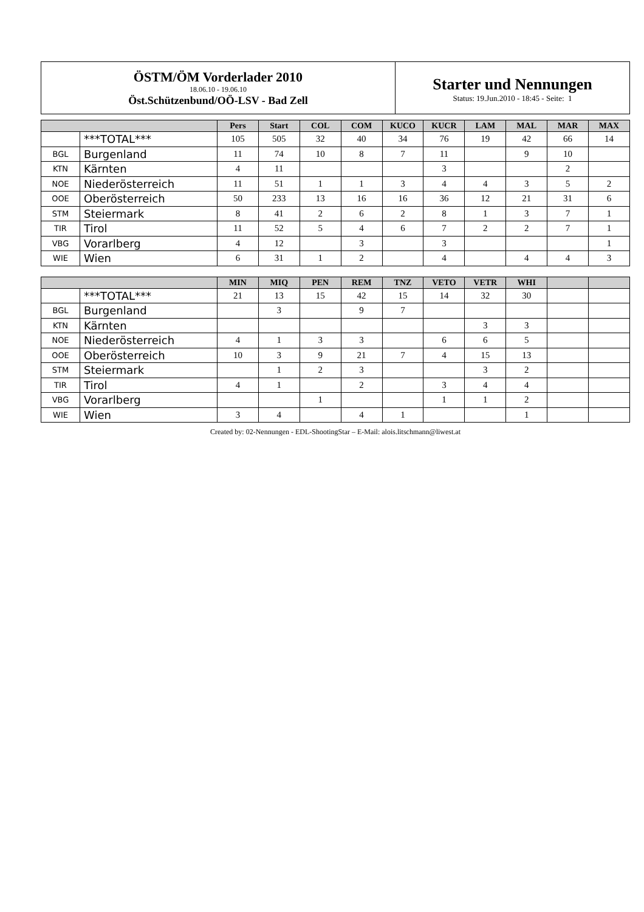ÖSTM/ÖM Vorderlader 2010
18.06.10 - 19.06.10
Öst.Schützenbund/OÖ-LSV - Bad Zell
Starter und Nennungen
Status: 19.Jun.2010 - 18:45 - Seite: 1
| | | Pers | Start | COL | COM | KUCO | KUCR | LAM | MAL | MAR | MAX |
| --- | --- | --- | --- | --- | --- | --- | --- | --- | --- | --- | --- |
| | ***TOTAL*** | 105 | 505 | 32 | 40 | 34 | 76 | 19 | 42 | 66 | 14 |
| BGL | Burgenland | 11 | 74 | 10 | 8 | 7 | 11 | | 9 | 10 | |
| KTN | Kärnten | 4 | 11 | | | | 3 | | | 2 | |
| NOE | Niederösterreich | 11 | 51 | 1 | 1 | 3 | 4 | 4 | 3 | 5 | 2 |
| OOE | Oberösterreich | 50 | 233 | 13 | 16 | 16 | 36 | 12 | 21 | 31 | 6 |
| STM | Steiermark | 8 | 41 | 2 | 6 | 2 | 8 | 1 | 3 | 7 | 1 |
| TIR | Tirol | 11 | 52 | 5 | 4 | 6 | 7 | 2 | 2 | 7 | 1 |
| VBG | Vorarlberg | 4 | 12 | | 3 | | 3 | | | | 1 |
| WIE | Wien | 6 | 31 | 1 | 2 | | 4 | | 4 | 4 | 3 |
| | | MIN | MIQ | PEN | REM | TNZ | VETO | VETR | WHI | | |
| --- | --- | --- | --- | --- | --- | --- | --- | --- | --- | --- | --- |
| | ***TOTAL*** | 21 | 13 | 15 | 42 | 15 | 14 | 32 | 30 | | |
| BGL | Burgenland | | 3 | | 9 | 7 | | | | | |
| KTN | Kärnten | | | | | | | 3 | 3 | | |
| NOE | Niederösterreich | 4 | 1 | 3 | 3 | | 6 | 6 | 5 | | |
| OOE | Oberösterreich | 10 | 3 | 9 | 21 | 7 | 4 | 15 | 13 | | |
| STM | Steiermark | | 1 | 2 | 3 | | | 3 | 2 | | |
| TIR | Tirol | 4 | 1 | | 2 | | 3 | 4 | 4 | | |
| VBG | Vorarlberg | | | 1 | | | 1 | 1 | 2 | | |
| WIE | Wien | 3 | 4 | | 4 | 1 | | | 1 | | |
Created by: 02-Nennungen - EDL-ShootingStar – E-Mail: alois.litschmann@liwest.at